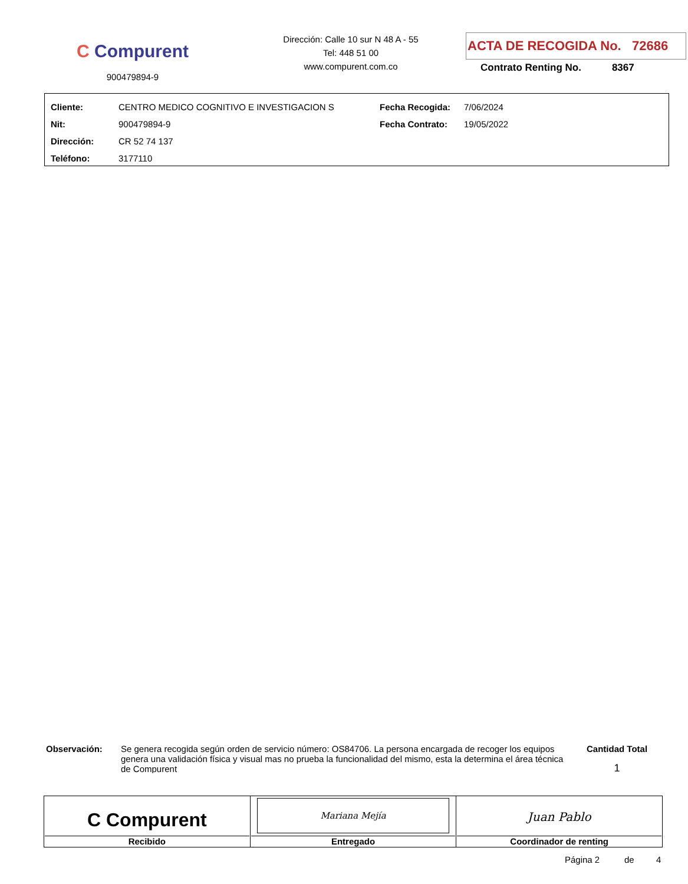C Compurent
900479894-9
Dirección: Calle 10 sur N 48 A - 55
Tel: 448 51 00
www.compurent.com.co
ACTA DE RECOGIDA No. 72686
Contrato Renting No. 8367
| Cliente: | CENTRO MEDICO COGNITIVO E INVESTIGACION S | Fecha Recogida: | 7/06/2024 |
| Nit: | 900479894-9 | Fecha Contrato: | 19/05/2022 |
| Dirección: | CR 52 74 137 | | |
| Teléfono: | 3177110 | | |
Observación:
Se genera recogida según orden de servicio número: OS84706. La persona encargada de recoger los equipos genera una validación física y visual mas no prueba la funcionalidad del mismo, esta la determina el área técnica de Compurent
Cantidad Total
1
| C Compurent Recibido | Mariana Mejía Entregado | Juan Pablo Coordinador de renting |
Página 2 de 4